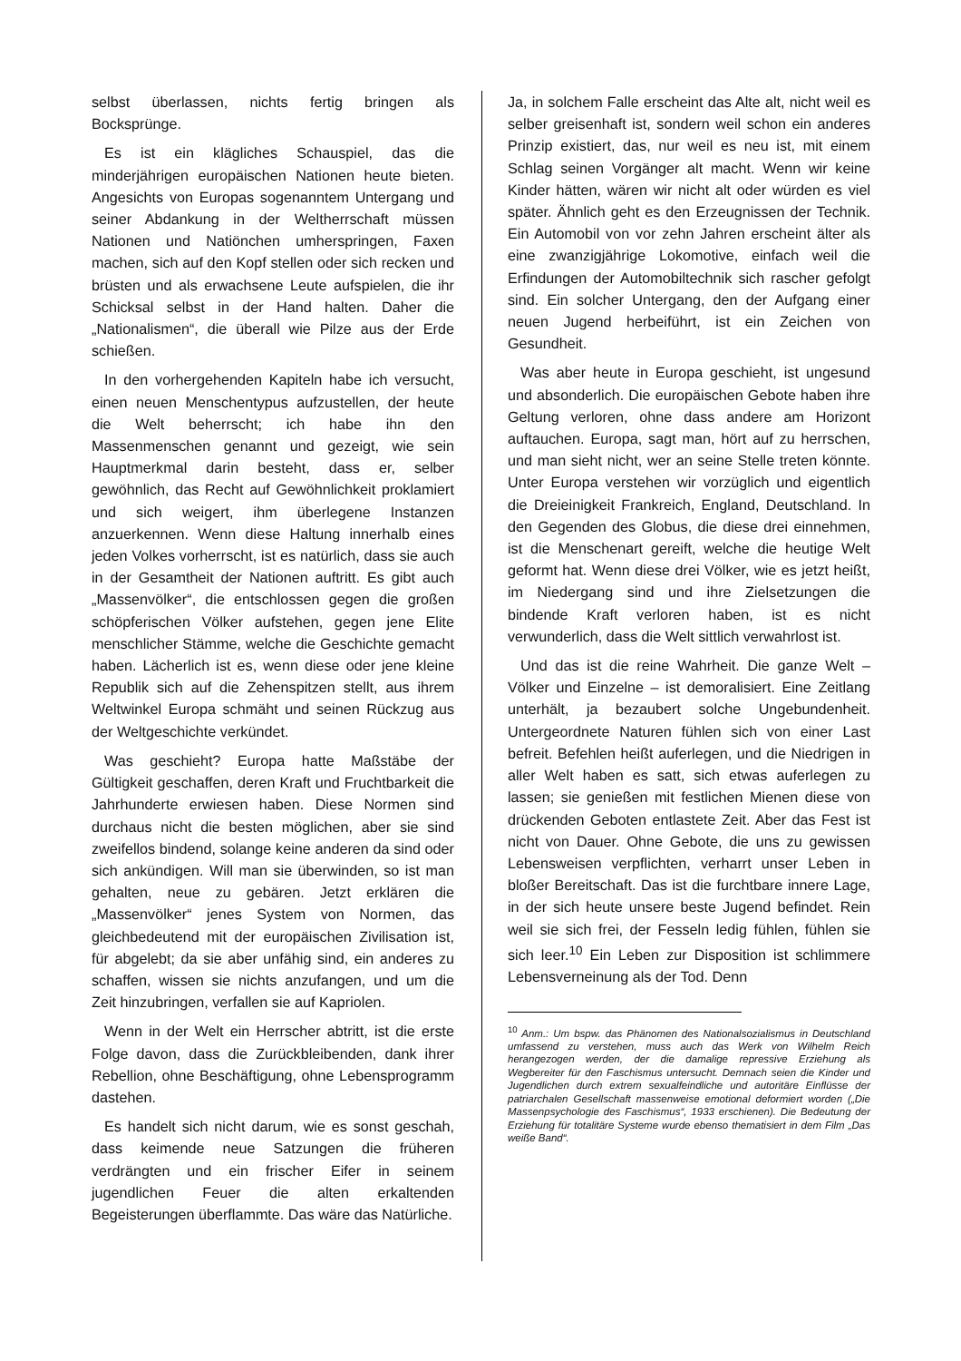selbst überlassen, nichts fertig bringen als Bocksprünge.
Es ist ein klägliches Schauspiel, das die minderjährigen europäischen Nationen heute bieten. Angesichts von Europas sogenanntem Untergang und seiner Abdankung in der Weltherrschaft müssen Nationen und Natiönchen umherspringen, Faxen machen, sich auf den Kopf stellen oder sich recken und brüsten und als erwachsene Leute aufspielen, die ihr Schicksal selbst in der Hand halten. Daher die „Nationalismen“, die überall wie Pilze aus der Erde schießen.
In den vorhergehenden Kapiteln habe ich versucht, einen neuen Menschentypus aufzustellen, der heute die Welt beherrscht; ich habe ihn den Massenmenschen genannt und gezeigt, wie sein Hauptmerkmal darin besteht, dass er, selber gewöhnlich, das Recht auf Gewöhnlichkeit proklamiert und sich weigert, ihm überlegene Instanzen anzuerkennen. Wenn diese Haltung innerhalb eines jeden Volkes vorherrscht, ist es natürlich, dass sie auch in der Gesamtheit der Nationen auftritt. Es gibt auch „Massenvölker“, die entschlossen gegen die großen schöpferischen Völker aufstehen, gegen jene Elite menschlicher Stämme, welche die Geschichte gemacht haben. Lächerlich ist es, wenn diese oder jene kleine Republik sich auf die Zehenspitzen stellt, aus ihrem Weltwinkel Europa schmäht und seinen Rückzug aus der Weltgeschichte verkündet.
Was geschieht? Europa hatte Maßstäbe der Gültigkeit geschaffen, deren Kraft und Fruchtbarkeit die Jahrhunderte erwiesen haben. Diese Normen sind durchaus nicht die besten möglichen, aber sie sind zweifellos bindend, solange keine anderen da sind oder sich ankündigen. Will man sie überwinden, so ist man gehalten, neue zu gebären. Jetzt erklären die „Massenvölker“ jenes System von Normen, das gleichbedeutend mit der europäischen Zivilisation ist, für abgelebt; da sie aber unfähig sind, ein anderes zu schaffen, wissen sie nichts anzufangen, und um die Zeit hinzubringen, verfallen sie auf Kapriolen.
Wenn in der Welt ein Herrscher abtritt, ist die erste Folge davon, dass die Zurückbleibenden, dank ihrer Rebellion, ohne Beschäftigung, ohne Lebensprogramm dastehen.
Es handelt sich nicht darum, wie es sonst geschah, dass keimende neue Satzungen die früheren verdrängten und ein frischer Eifer in seinem jugendlichen Feuer die alten erkaltenden Begeisterungen überflammte. Das wäre das Natürliche.
Ja, in solchem Falle erscheint das Alte alt, nicht weil es selber greisenhaft ist, sondern weil schon ein anderes Prinzip existiert, das, nur weil es neu ist, mit einem Schlag seinen Vorgänger alt macht. Wenn wir keine Kinder hätten, wären wir nicht alt oder würden es viel später. Ähnlich geht es den Erzeugnissen der Technik. Ein Automobil von vor zehn Jahren erscheint älter als eine zwanzigjährige Lokomotive, einfach weil die Erfindungen der Automobiltechnik sich rascher gefolgt sind. Ein solcher Untergang, den der Aufgang einer neuen Jugend herbeiführt, ist ein Zeichen von Gesundheit.
Was aber heute in Europa geschieht, ist ungesund und absonderlich. Die europäischen Gebote haben ihre Geltung verloren, ohne dass andere am Horizont auftauchen. Europa, sagt man, hört auf zu herrschen, und man sieht nicht, wer an seine Stelle treten könnte. Unter Europa verstehen wir vorzüglich und eigentlich die Dreieinigkeit Frankreich, England, Deutschland. In den Gegenden des Globus, die diese drei einnehmen, ist die Menschenart gereift, welche die heutige Welt geformt hat. Wenn diese drei Völker, wie es jetzt heißt, im Niedergang sind und ihre Zielsetzungen die bindende Kraft verloren haben, ist es nicht verwunderlich, dass die Welt sittlich verwahrlost ist.
Und das ist die reine Wahrheit. Die ganze Welt – Völker und Einzelne – ist demoralisiert. Eine Zeitlang unterhält, ja bezaubert solche Ungebundenheit. Untergeordnete Naturen fühlen sich von einer Last befreit. Befehlen heißt auferlegen, und die Niedrigen in aller Welt haben es satt, sich etwas auferlegen zu lassen; sie genießen mit festlichen Mienen diese von drückenden Geboten entlastete Zeit. Aber das Fest ist nicht von Dauer. Ohne Gebote, die uns zu gewissen Lebensweisen verpflichten, verharrt unser Leben in bloßer Bereitschaft. Das ist die furchtbare innere Lage, in der sich heute unsere beste Jugend befindet. Rein weil sie sich frei, der Fesseln ledig fühlen, fühlen sie sich leer.<sup>10</sup> Ein Leben zur Disposition ist schlimmere Lebensverneinung als der Tod. Denn
<sup>10</sup> Anm.: Um bspw. das Phänomen des Nationalsozialismus in Deutschland umfassend zu verstehen, muss auch das Werk von Wilhelm Reich herangezogen werden, der die damalige repressive Erziehung als Wegbereiter für den Faschismus untersucht. Demnach seien die Kinder und Jugendlichen durch extrem sexualfeindliche und autoritäre Einflüsse der patriarchalen Gesellschaft massenweise emotional deformiert worden („Die Massenpsychologie des Faschismus“, 1933 erschienen). Die Bedeutung der Erziehung für totalitäre Systeme wurde ebenso thematisiert in dem Film „Das weiße Band“.